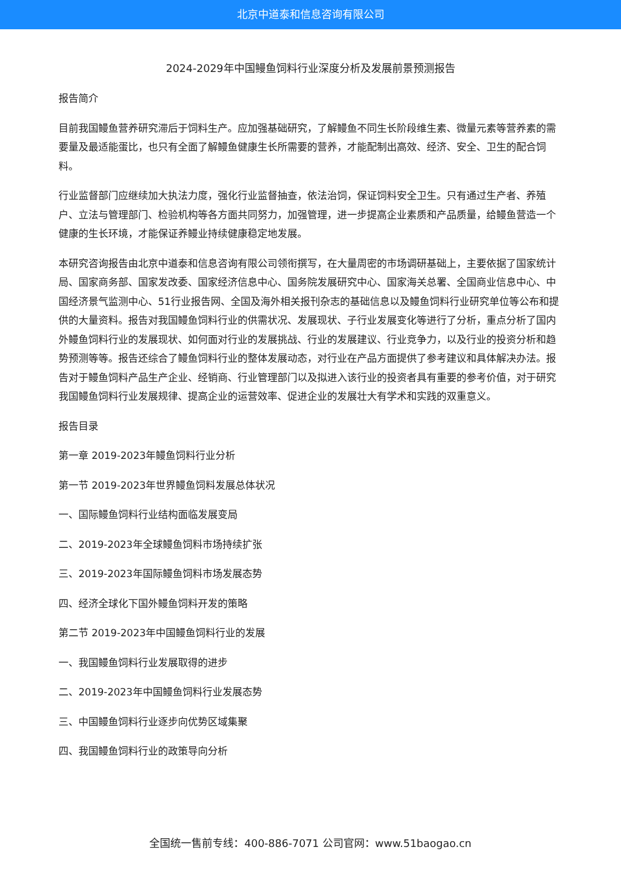北京中道泰和信息咨询有限公司
2024-2029年中国鳗鱼饲料行业深度分析及发展前景预测报告
报告简介
目前我国鳗鱼营养研究滞后于饲料生产。应加强基础研究，了解鳗鱼不同生长阶段维生素、微量元素等营养素的需要量及最适能蛋比，也只有全面了解鳗鱼健康生长所需要的营养，才能配制出高效、经济、安全、卫生的配合饲料。
行业监督部门应继续加大执法力度，强化行业监督抽查，依法治饲，保证饲料安全卫生。只有通过生产者、养殖户、立法与管理部门、检验机构等各方面共同努力，加强管理，进一步提高企业素质和产品质量，给鳗鱼营造一个健康的生长环境，才能保证养鳗业持续健康稳定地发展。
本研究咨询报告由北京中道泰和信息咨询有限公司领衔撰写，在大量周密的市场调研基础上，主要依据了国家统计局、国家商务部、国家发改委、国家经济信息中心、国务院发展研究中心、国家海关总署、全国商业信息中心、中国经济景气监测中心、51行业报告网、全国及海外相关报刊杂志的基础信息以及鳗鱼饲料行业研究单位等公布和提供的大量资料。报告对我国鳗鱼饲料行业的供需状况、发展现状、子行业发展变化等进行了分析，重点分析了国内外鳗鱼饲料行业的发展现状、如何面对行业的发展挑战、行业的发展建议、行业竞争力，以及行业的投资分析和趋势预测等等。报告还综合了鳗鱼饲料行业的整体发展动态，对行业在产品方面提供了参考建议和具体解决办法。报告对于鳗鱼饲料产品生产企业、经销商、行业管理部门以及拟进入该行业的投资者具有重要的参考价值，对于研究我国鳗鱼饲料行业发展规律、提高企业的运营效率、促进企业的发展壮大有学术和实践的双重意义。
报告目录
第一章 2019-2023年鳗鱼饲料行业分析
第一节 2019-2023年世界鳗鱼饲料发展总体状况
一、国际鳗鱼饲料行业结构面临发展变局
二、2019-2023年全球鳗鱼饲料市场持续扩张
三、2019-2023年国际鳗鱼饲料市场发展态势
四、经济全球化下国外鳗鱼饲料开发的策略
第二节 2019-2023年中国鳗鱼饲料行业的发展
一、我国鳗鱼饲料行业发展取得的进步
二、2019-2023年中国鳗鱼饲料行业发展态势
三、中国鳗鱼饲料行业逐步向优势区域集聚
四、我国鳗鱼饲料行业的政策导向分析
全国统一售前专线：400-886-7071 公司官网：www.51baogao.cn